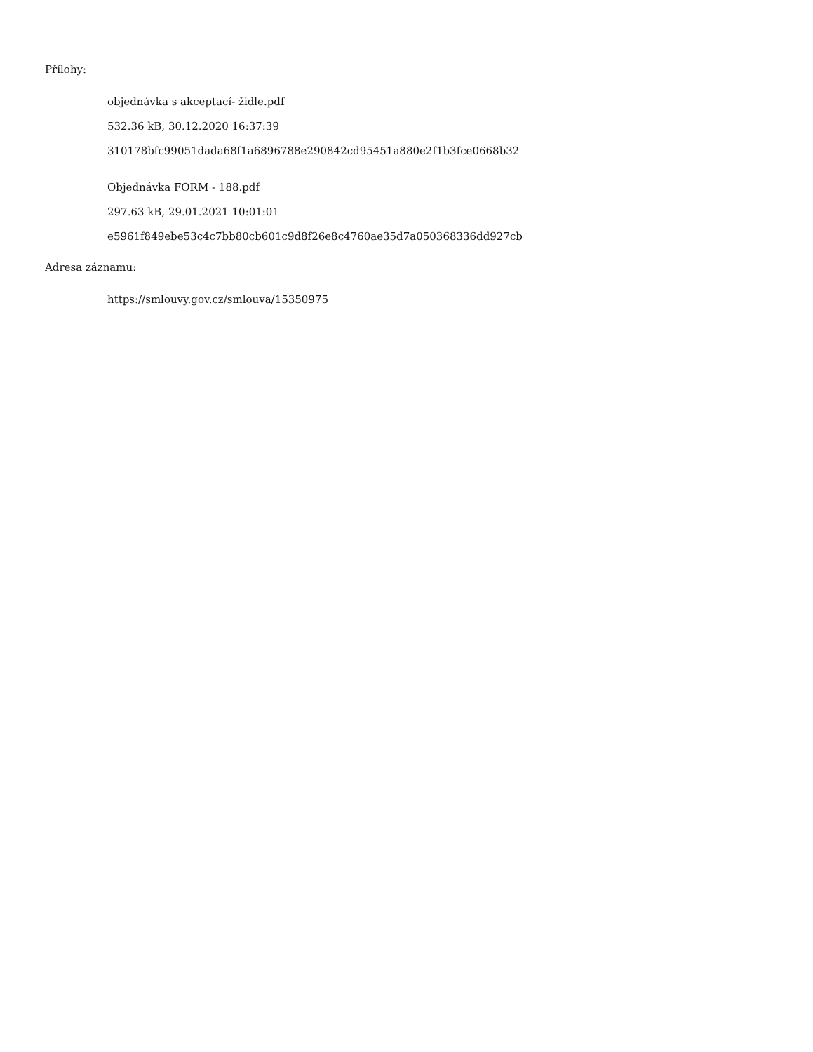Přílohy:
objednávka s akceptací- židle.pdf
532.36 kB, 30.12.2020 16:37:39
310178bfc99051dada68f1a6896788e290842cd95451a880e2f1b3fce0668b32
Objednávka FORM - 188.pdf
297.63 kB, 29.01.2021 10:01:01
e5961f849ebe53c4c7bb80cb601c9d8f26e8c4760ae35d7a050368336dd927cb
Adresa záznamu:
https://smlouvy.gov.cz/smlouva/15350975